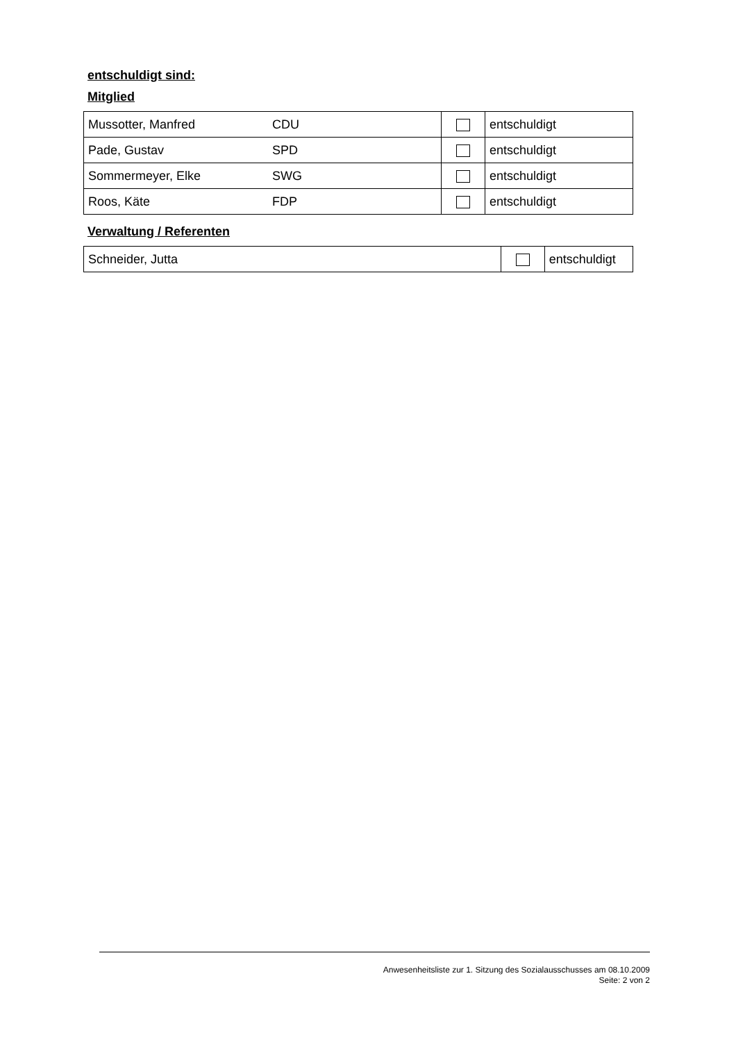entschuldigt sind:
Mitglied
| Mussotter, Manfred | CDU | | entschuldigt |
| Pade, Gustav | SPD | | entschuldigt |
| Sommermeyer, Elke | SWG | | entschuldigt |
| Roos, Käte | FDP | | entschuldigt |
Verwaltung / Referenten
| Schneider, Jutta | | entschuldigt |
Anwesenheitsliste zur 1. Sitzung des Sozialausschusses am 08.10.2009
Seite: 2 von 2